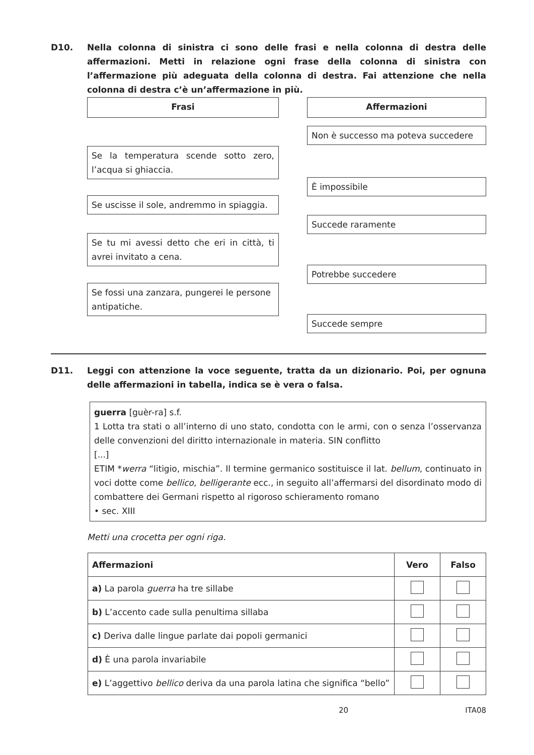D10. Nella colonna di sinistra ci sono delle frasi e nella colonna di destra delle affermazioni. Metti in relazione ogni frase della colonna di sinistra con l’affermazione più adeguata della colonna di destra. Fai attenzione che nella colonna di destra c’è un’affermazione in più.
Frasi Affermazioni
Non è successo ma poteva succedere
Se la temperatura scende sotto zero, l’acqua si ghiaccia.
È impossibile
Se uscisse il sole, andremmo in spiaggia.
Succede raramente
Se tu mi avessi detto che eri in città, ti avrei invitato a cena.
Potrebbe succedere
Se fossi una zanzara, pungerei le persone antipatiche.
Succede sempre
D11. Leggi con attenzione la voce seguente, tratta da un dizionario. Poi, per ognuna delle affermazioni in tabella, indica se è vera o falsa.
guerra [guèr-ra] s.f.
1 Lotta tra stati o all’interno di uno stato, condotta con le armi, con o senza l’osservanza delle convenzioni del diritto internazionale in materia. SIN conflitto
[...]
ETIM *werra “litigio, mischia”. Il termine germanico sostituisce il lat. bellum, continuato in voci dotte come bellico, belligerante ecc., in seguito all’affermarsi del disordinato modo di combattere dei Germani rispetto al rigoroso schieramento romano
• sec. XIII
Metti una crocetta per ogni riga.
| Affermazioni | Vero | Falso |
| --- | --- | --- |
| a) La parola guerra ha tre sillabe | | |
| b) L’accento cade sulla penultima sillaba | | |
| c) Deriva dalle lingue parlate dai popoli germanici | | |
| d) È una parola invariabile | | |
| e) L’aggettivo bellico deriva da una parola latina che significa “bello” | | |
20 ITA08